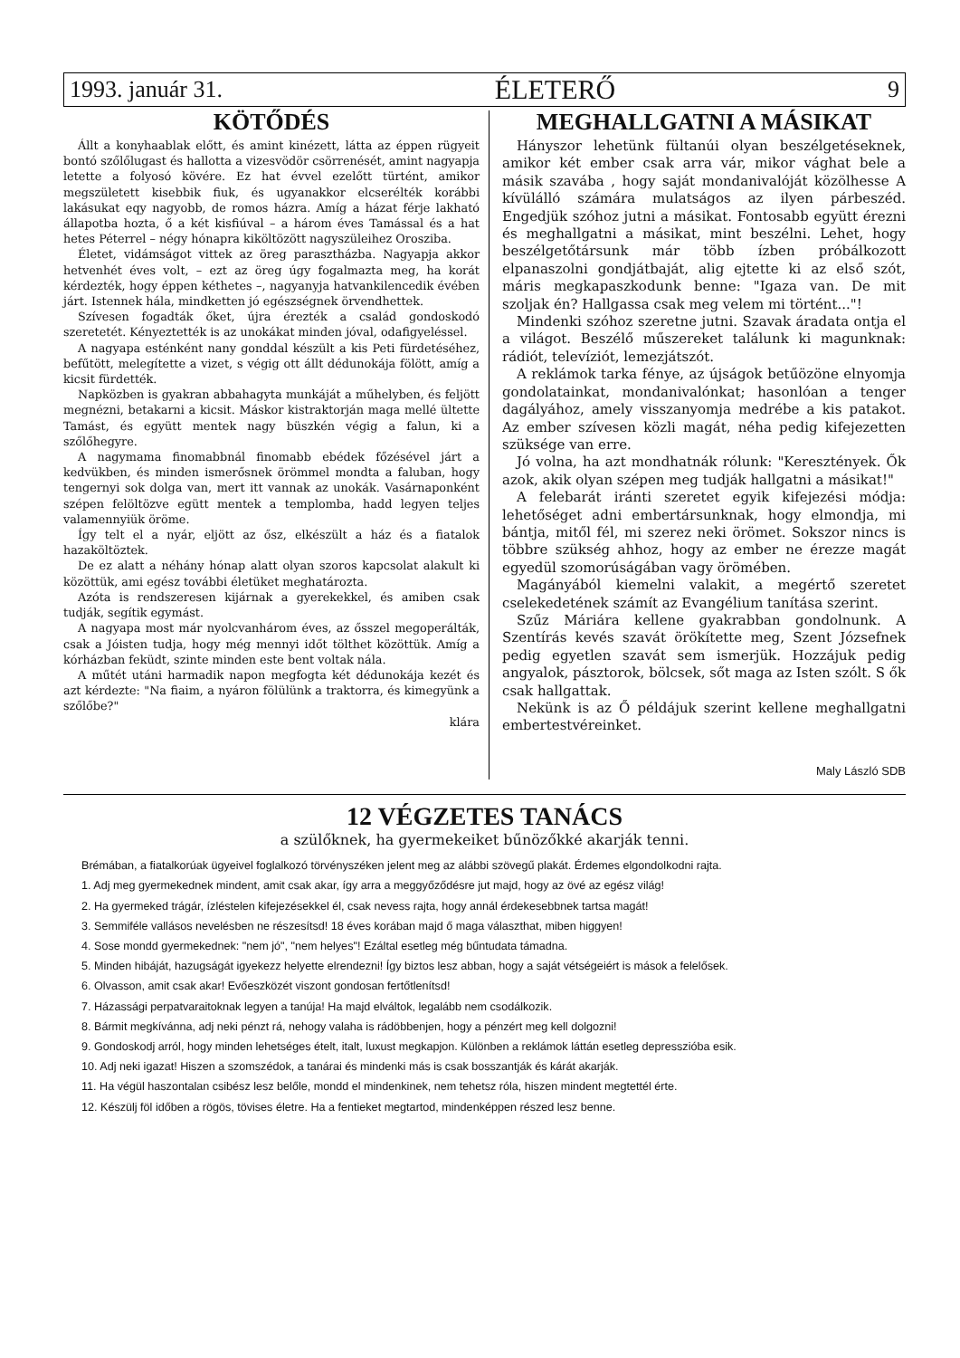1993. január 31. ÉLETERŐ 9
KÖTŐDÉS
Állt a konyhaablak előtt, és amint kinézett, látta az éppen rügyeit bontó szőlőlugast és hallotta a vizesvödör csörrenését, amint nagyapja letette a folyosó kövére. Ez hat évvel ezelőtt türtént, amikor megszületett kisebbik fiuk, és ugyanakkor elcserélték korábbi lakásukat eqy nagyobb, de romos házra. Amíg a házat férje lakható állapotba hozta, ő a két kisfiúval – a három éves Tamással és a hat hetes Péterrel – négy hónapra kiköltözött nagyszüleihez Orosziba.
Életet, vidámságot vittek az öreg parasztházba. Nagyapja akkor hetvenhét éves volt, – ezt az öreg úgy fogalmazta meg, ha korát kérdezték, hogy éppen kéthetes –, nagyanyja hatvankilencedik évében járt. Istennek hála, mindketten jó egészségnek örvendhettek.
Szívesen fogadták őket, újra érezték a család gondoskodó szeretetét. Kényeztették is az unokákat minden jóval, odafigyeléssel.
A nagyapa esténként nany gonddal készült a kis Peti fürdetéséhez, befűtött, melegítette a vizet, s végig ott állt dédunokája fölött, amíg a kicsit fürdették.
Napközben is gyakran abbahagyta munkáját a műhelyben, és feljött megnézni, betakarni a kicsit. Máskor kistraktorján maga mellé ültette Tamást, és együtt mentek nagy büszkén végig a falun, ki a szőlőhegyre.
A nagymama finomabbnál finomabb ebédek főzésével járt a kedvükben, és minden ismerősnek örömmel mondta a faluban, hogy tengernyi sok dolga van, mert itt vannak az unokák. Vasárnaponként szépen felöltözve egütt mentek a templomba, hadd legyen teljes valamennyiük öröme.
Így telt el a nyár, eljött az ősz, elkészült a ház és a fiatalok hazaköltöztek.
De ez alatt a néhány hónap alatt olyan szoros kapcsolat alakult ki közöttük, ami egész további életüket meghatározta.
Azóta is rendszeresen kijárnak a gyerekekkel, és amiben csak tudják, segítik egymást.
A nagyapa most már nyolcvanhárom éves, az ősszel megoperálták, csak a Jóisten tudja, hogy még mennyi időt tölthet közöttük. Amíg a kórházban feküdt, szinte minden este bent voltak nála.
A műtét utáni harmadik napon megfogta két dédunokája kezét és azt kérdezte: "Na fiaim, a nyáron fölülünk a traktorra, és kimegyünk a szőlőbe?"
klára
MEGHALLGATNI A MÁSIKAT
Hányszor lehetünk fültanúi olyan beszélgetéseknek, amikor két ember csak arra vár, mikor vághat bele a másik szavába , hogy saját mondanivalóját közölhesse A kívülálló számára mulatságos az ilyen párbeszéd. Engedjük szóhoz jutni a másikat. Fontosabb együtt érezni és meghallgatni a másikat, mint beszélni. Lehet, hogy beszélgetőtársunk már több ízben próbálkozott elpanaszolni gondjátbaját, alig ejtette ki az első szót, máris megkapaszkodunk benne: "Igaza van. De mit szoljak én? Hallgassa csak meg velem mi történt..."!
Mindenki szóhoz szeretne jutni. Szavak áradata ontja el a világot. Beszélő műszereket találunk ki magunknak: rádiót, televíziót, lemezjátszót.
A reklámok tarka fénye, az újságok betűözöne elnyomja gondolatainkat, mondanivalónkat; hasonlóan a tenger dagályához, amely visszanyomja medrébe a kis patakot. Az ember szívesen közli magát, néha pedig kifejezetten szüksége van erre.
Jó volna, ha azt mondhatnák rólunk: "Keresztények. Ők azok, akik olyan szépen meg tudják hallgatni a másikat!"
A felebarát iránti szeretet egyik kifejezési módja: lehetőséget adni embertársunknak, hogy elmondja, mi bántja, mitől fél, mi szerez neki örömet. Sokszor nincs is többre szükség ahhoz, hogy az ember ne érezze magát egyedül szomorúságában vagy örömében.
Magányából kiemelni valakit, a megértő szeretet cselekedetének számít az Evangélium tanítása szerint.
Szűz Máriára kellene gyakrabban gondolnunk. A Szentírás kevés szavát örökítette meg, Szent Józsefnek pedig egyetlen szavát sem ismerjük. Hozzájuk pedig angyalok, pásztorok, bölcsek, sőt maga az Isten szólt. S ők csak hallgattak.
Nekünk is az Ő példájuk szerint kellene meghallgatni embertestvéreinket.
Maly László SDB
12 VÉGZETES TANÁCS
a szülőknek, ha gyermekeiket bűnözőkké akarják tenni.
Brémában, a fiatalkorúak ügyeivel foglalkozó törvényszéken jelent meg az alábbi szövegű plakát. Érdemes elgondolkodni rajta.
1. Adj meg gyermekednek mindent, amit csak akar, így arra a meggyőződésre jut majd, hogy az övé az egész világ!
2. Ha gyermeked trágár, ízléstelen kifejezésekkel él, csak nevess rajta, hogy annál érdekesebbnek tartsa magát!
3. Semmiféle vallásos nevelésben ne részesítsd! 18 éves korában majd ő maga választhat, miben higgyen!
4. Sose mondd gyermekednek: "nem jó", "nem helyes"! Ezáltal esetleg még bűntudata támadna.
5. Minden hibáját, hazugságát igyekezz helyette elrendezni! Így biztos lesz abban, hogy a saját vétségeiért is mások a felelősek.
6. Olvasson, amit csak akar! Evőeszközét viszont gondosan fertőtlenítsd!
7. Házassági perpatvaraitoknak legyen a tanúja! Ha majd elváltok, legalább nem csodálkozik.
8. Bármit megkívánna, adj neki pénzt rá, nehogy valaha is rádöbbenjen, hogy a pénzért meg kell dolgozni!
9. Gondoskodj arról, hogy minden lehetséges ételt, italt, luxust megkapjon. Különben a reklámok láttán esetleg depresszióba esik.
10. Adj neki igazat! Hiszen a szomszédok, a tanárai és mindenki más is csak bosszantják és kárát akarják.
11. Ha végül haszontalan csibész lesz belőle, mondd el mindenkinek, nem tehetsz róla, hiszen mindent megtettél érte.
12. Készülj föl időben a rögös, tövises életre. Ha a fentieket megtartod, mindenképpen részed lesz benne.